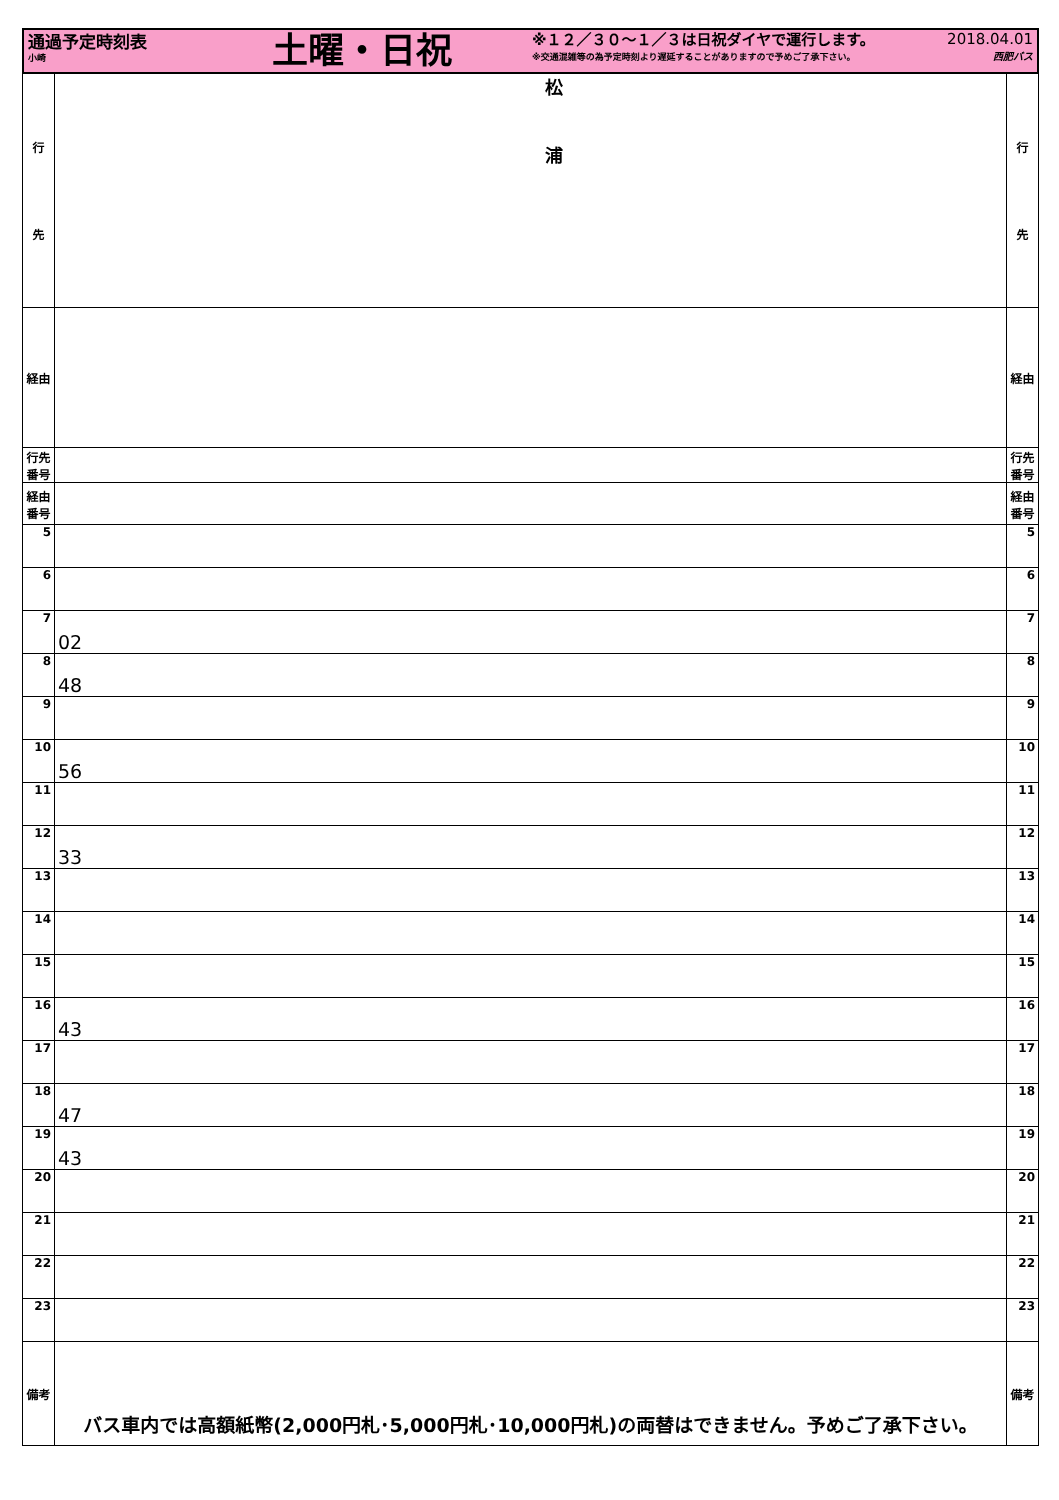通過予定時刻表
小崎
土曜・日祝
※１２／３０～１／３は日祝ダイヤで運行します。
※交通混雑等の為予定時刻より遅延することがありますので予めご了承下さい。
2018.04.01
西肥バス
| 行 先 | 松 浦 | 行 先 |
| 経由 | | 経由 |
| 行先 番号 | | 行先 番号 |
| 経由 番号 | | 経由 番号 |
| 5 | | 5 |
| 6 | | 6 |
| 7 | 02 | 7 |
| 8 | 48 | 8 |
| 9 | | 9 |
| 10 | 56 | 10 |
| 11 | | 11 |
| 12 | 33 | 12 |
| 13 | | 13 |
| 14 | | 14 |
| 15 | | 15 |
| 16 | 43 | 16 |
| 17 | | 17 |
| 18 | 47 | 18 |
| 19 | 43 | 19 |
| 20 | | 20 |
| 21 | | 21 |
| 22 | | 22 |
| 23 | | 23 |
| 備考 | バス車内では高額紙幣(2,000円札･5,000円札･10,000円札)の両替はできません。予めご了承下さい。 | 備考 |